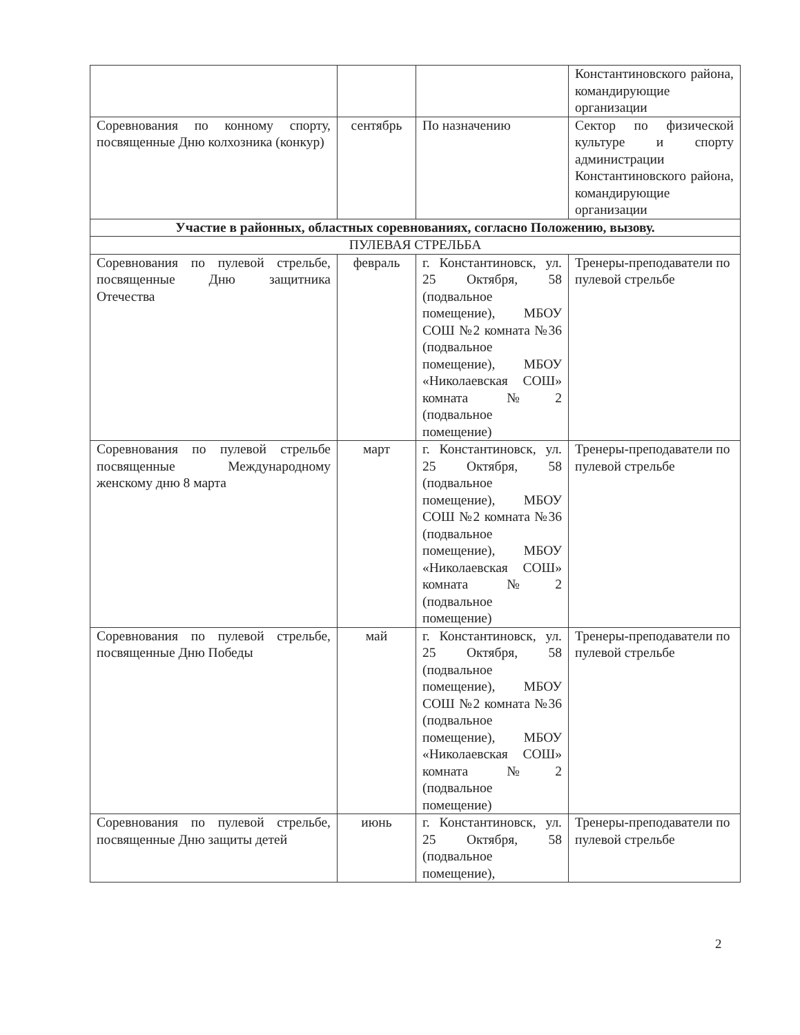| | | | Константиновского района, командирующие организации |
| Соревнования по конному спорту, посвященные Дню колхозника (конкур) | сентябрь | По назначению | Сектор по физической культуре и спорту администрации Константиновского района, командирующие организации |
| Участие в районных, областных соревнованиях, согласно Положению, вызову. | | | |
| ПУЛЕВАЯ СТРЕЛЬБА | | | |
| Соревнования по пулевой стрельбе, посвященные Дню защитника Отечества | февраль | г. Константиновск, ул. 25 Октября, 58 (подвальное помещение), МБОУ СОШ №2 комната №36 (подвальное помещение), МБОУ «Николаевская СОШ» комната №2 (подвальное помещение) | Тренеры-преподаватели по пулевой стрельбе |
| Соревнования по пулевой стрельбе посвященные Международному женскому дню 8 марта | март | г. Константиновск, ул. 25 Октября, 58 (подвальное помещение), МБОУ СОШ №2 комната №36 (подвальное помещение), МБОУ «Николаевская СОШ» комната №2 (подвальное помещение) | Тренеры-преподаватели по пулевой стрельбе |
| Соревнования по пулевой стрельбе, посвященные Дню Победы | май | г. Константиновск, ул. 25 Октября, 58 (подвальное помещение), МБОУ СОШ №2 комната №36 (подвальное помещение), МБОУ «Николаевская СОШ» комната №2 (подвальное помещение) | Тренеры-преподаватели по пулевой стрельбе |
| Соревнования по пулевой стрельбе, посвященные Дню защиты детей | июнь | г. Константиновск, ул. 25 Октября, 58 (подвальное помещение), | Тренеры-преподаватели по пулевой стрельбе |
2